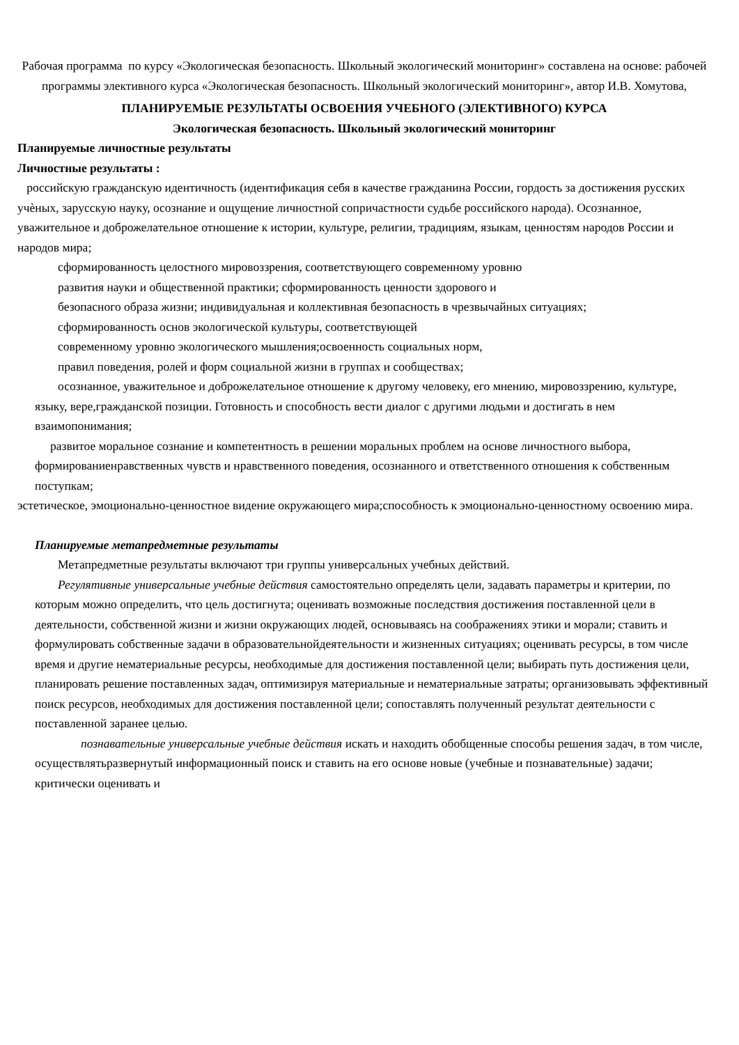Рабочая программа по курсу «Экологическая безопасность. Школьный экологический мониторинг» составлена на основе: рабочей программы элективного курса «Экологическая безопасность. Школьный экологический мониторинг», автор И.В. Хомутова,
ПЛАНИРУЕМЫЕ РЕЗУЛЬТАТЫ ОСВОЕНИЯ УЧЕБНОГО (ЭЛЕКТИВНОГО) КУРСА
Экологическая безопасность. Школьный экологический мониторинг
Планируемые личностные результаты
Личностные результаты :
российскую гражданскую идентичность (идентификация себя в качестве гражданина России, гордость за достижения русских учѐных, зарусскую науку, осознание и ощущение личностной сопричастности судьбе российского народа). Осознанное, уважительное и доброжелательное отношение к истории, культуре, религии, традициям, языкам, ценностям народов России и народов мира;
сформированность целостного мировоззрения, соответствующего современному уровню
развития науки и общественной практики; сформированность ценности здорового и
безопасного образа жизни; индивидуальная и коллективная безопасность в чрезвычайных ситуациях;
сформированность основ экологической культуры, соответствующей
современному уровню экологического мышления;освоенность социальных норм,
правил поведения, ролей и форм социальной жизни в группах и сообществах;
осознанное, уважительное и доброжелательное отношение к другому человеку, его мнению, мировоззрению, культуре, языку, вере,гражданской позиции. Готовность и способность вести диалог с другими людьми и достигать в нем взаимопонимания;
развитое моральное сознание и компетентность в решении моральных проблем на основе личностного выбора, формированиенравственных чувств и нравственного поведения, осознанного и ответственного отношения к собственным поступкам;
эстетическое, эмоционально-ценностное видение окружающего мира;способность к эмоционально-ценностному освоению мира.
Планируемые метапредметные результаты
Метапредметные результаты включают три группы универсальных учебных действий.
Регулятивные универсальные учебные действия самостоятельно определять цели, задавать параметры и критерии, по которым можно определить, что цель достигнута; оценивать возможные последствия достижения поставленной цели в деятельности, собственной жизни и жизни окружающих людей, основываясь на соображениях этики и морали; ставить и формулировать собственные задачи в образовательнойдеятельности и жизненных ситуациях; оценивать ресурсы, в том числе время и другие нематериальные ресурсы, необходимые для достижения поставленной цели; выбирать путь достижения цели, планировать решение поставленных задач, оптимизируя материальные и нематериальные затраты; организовывать эффективный поиск ресурсов, необходимых для достижения поставленной цели; сопоставлять полученный результат деятельности с поставленной заранее целью.
познавательные универсальные учебные действия искать и находить обобщенные способы решения задач, в том числе, осуществлятьразвернутый информационный поиск и ставить на его основе новые (учебные и познавательные) задачи; критически оценивать и